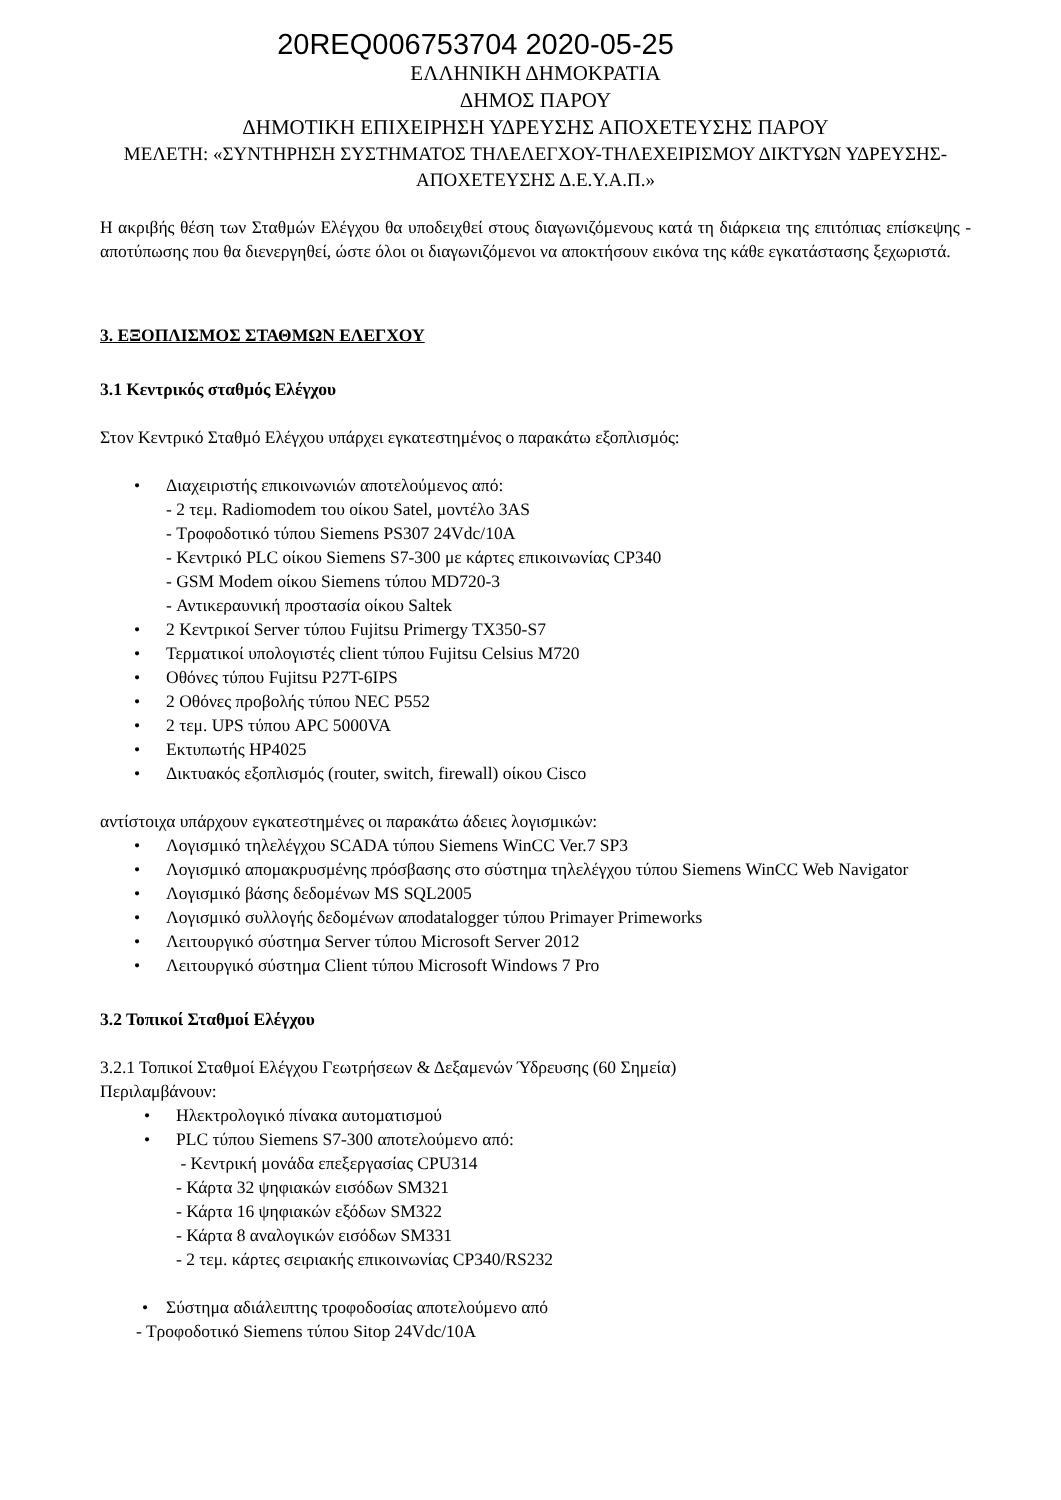20REQ006753704 2020-05-25
ΕΛΛΗΝΙΚΗ ΔΗΜΟΚΡΑΤΙΑ
ΔΗΜΟΣ ΠΑΡΟΥ
ΔΗΜΟΤΙΚΗ ΕΠΙΧΕΙΡΗΣΗ ΥΔΡΕΥΣΗΣ ΑΠΟΧΕΤΕΥΣΗΣ ΠΑΡΟΥ
ΜΕΛΕΤΗ: «ΣΥΝΤΗΡΗΣΗ ΣΥΣΤΗΜΑΤΟΣ ΤΗΛΕΛΕΓΧΟΥ-ΤΗΛΕΧΕΙΡΙΣΜΟΥ ΔΙΚΤΥΩΝ ΥΔΡΕΥΣΗΣ-ΑΠΟΧΕΤΕΥΣΗΣ Δ.Ε.Υ.Α.Π.»
Η ακριβής θέση των Σταθμών Ελέγχου θα υποδειχθεί στους διαγωνιζόμενους κατά τη διάρκεια της επιτόπιας επίσκεψης - αποτύπωσης που θα διενεργηθεί, ώστε όλοι οι διαγωνιζόμενοι να αποκτήσουν εικόνα της κάθε εγκατάστασης ξεχωριστά.
3. ΕΞΟΠΛΙΣΜΟΣ ΣΤΑΘΜΩΝ ΕΛΕΓΧΟΥ
3.1 Κεντρικός σταθμός Ελέγχου
Στον Κεντρικό Σταθμό Ελέγχου υπάρχει εγκατεστημένος ο παρακάτω εξοπλισμός:
• Διαχειριστής επικοινωνιών αποτελούμενος από:
- 2 τεμ. Radiomodem του οίκου Satel, μοντέλο 3AS
- Τροφοδοτικό τύπου Siemens PS307 24Vdc/10A
- Κεντρικό PLC οίκου Siemens S7-300 με κάρτες επικοινωνίας CP340
- GSM Modem οίκου Siemens τύπου MD720-3
- Αντικεραυνική προστασία οίκου Saltek
• 2 Κεντρικοί Server τύπου Fujitsu Primergy TX350-S7
• Τερματικοί υπολογιστές client τύπου Fujitsu Celsius M720
• Οθόνες τύπου Fujitsu P27T-6IPS
• 2 Οθόνες προβολής τύπου NEC P552
• 2 τεμ. UPS τύπου APC 5000VA
• Εκτυπωτής HP4025
• Δικτυακός εξοπλισμός (router, switch, firewall) οίκου Cisco
αντίστοιχα υπάρχουν εγκατεστημένες οι παρακάτω άδειες λογισμικών:
• Λογισμικό τηλελέγχου SCADA τύπου Siemens WinCC Ver.7 SP3
• Λογισμικό απομακρυσμένης πρόσβασης στο σύστημα τηλελέγχου τύπου Siemens WinCC Web Navigator
• Λογισμικό βάσης δεδομένων MS SQL2005
• Λογισμικό συλλογής δεδομένων αποdatalogger τύπου Primayer Primeworks
• Λειτουργικό σύστημα Server τύπου Microsoft Server 2012
• Λειτουργικό σύστημα Client τύπου Microsoft Windows 7 Pro
3.2 Τοπικοί Σταθμοί Ελέγχου
3.2.1 Τοπικοί Σταθμοί Ελέγχου Γεωτρήσεων & Δεξαμενών Ύδρευσης (60 Σημεία)
Περιλαμβάνουν:
• Ηλεκτρολογικό πίνακα αυτοματισμού
• PLC τύπου Siemens S7-300 αποτελούμενο από:
- Κεντρική μονάδα επεξεργασίας CPU314
- Κάρτα 32 ψηφιακών εισόδων SM321
- Κάρτα 16 ψηφιακών εξόδων SM322
- Κάρτα 8 αναλογικών εισόδων SM331
- 2 τεμ. κάρτες σειριακής επικοινωνίας CP340/RS232
• Σύστημα αδιάλειπτης τροφοδοσίας αποτελούμενο από
- Τροφοδοτικό Siemens τύπου Sitop 24Vdc/10A